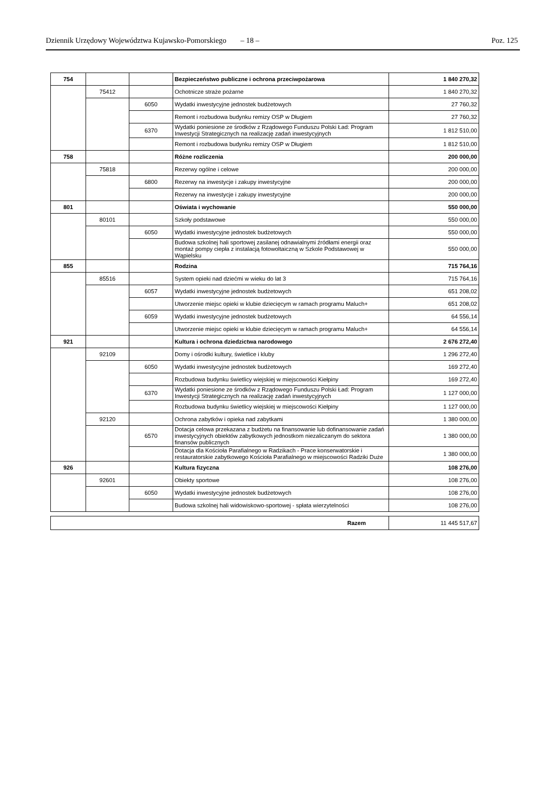Dziennik Urzędowy Województwa Kujawsko-Pomorskiego – 18 – Poz. 125
| 754 | | | Bezpieczeństwo publiczne i ochrona przeciwpożarowa | 1 840 270,32 |
| | 75412 | | Ochotnicze straże pożarne | 1 840 270,32 |
| | | 6050 | Wydatki inwestycyjne jednostek budżetowych | 27 760,32 |
| | | | Remont i rozbudowa budynku remizy OSP w Długiem | 27 760,32 |
| | | 6370 | Wydatki poniesione ze środków z Rządowego Funduszu Polski Ład: Program Inwestycji Strategicznych na realizację zadań inwestycyjnych | 1 812 510,00 |
| | | | Remont i rozbudowa budynku remizy OSP w Długiem | 1 812 510,00 |
| 758 | | | Różne rozliczenia | 200 000,00 |
| | 75818 | | Rezerwy ogólne i celowe | 200 000,00 |
| | | 6800 | Rezerwy na inwestycje i zakupy inwestycyjne | 200 000,00 |
| | | | Rezerwy na inwestycje i zakupy inwestycyjne | 200 000,00 |
| 801 | | | Oświata i wychowanie | 550 000,00 |
| | 80101 | | Szkoły podstawowe | 550 000,00 |
| | | 6050 | Wydatki inwestycyjne jednostek budżetowych | 550 000,00 |
| | | | Budowa szkolnej hali sportowej zasilanej odnawialnymi źródłami energii oraz montaż pompy ciepła z instalacją fotowoltaiczną w Szkole Podstawowej w Wąpielsku | 550 000,00 |
| 855 | | | Rodzina | 715 764,16 |
| | 85516 | | System opieki nad dziećmi w wieku do lat 3 | 715 764,16 |
| | | 6057 | Wydatki inwestycyjne jednostek budżetowych | 651 208,02 |
| | | | Utworzenie miejsc opieki w klubie dziecięcym w ramach programu Maluch+ | 651 208,02 |
| | | 6059 | Wydatki inwestycyjne jednostek budżetowych | 64 556,14 |
| | | | Utworzenie miejsc opieki w klubie dziecięcym w ramach programu Maluch+ | 64 556,14 |
| 921 | | | Kultura i ochrona dziedzictwa narodowego | 2 676 272,40 |
| | 92109 | | Domy i ośrodki kultury, świetlice i kluby | 1 296 272,40 |
| | | 6050 | Wydatki inwestycyjne jednostek budżetowych | 169 272,40 |
| | | | Rozbudowa budynku świetlicy wiejskiej w miejscowości Kiełpiny | 169 272,40 |
| | | 6370 | Wydatki poniesione ze środków z Rządowego Funduszu Polski Ład: Program Inwestycji Strategicznych na realizację zadań inwestycyjnych | 1 127 000,00 |
| | | | Rozbudowa budynku świetlicy wiejskiej w miejscowości Kiełpiny | 1 127 000,00 |
| | 92120 | | Ochrona zabytków i opieka nad zabytkami | 1 380 000,00 |
| | | 6570 | Dotacja celowa przekazana z budżetu na finansowanie lub dofinansowanie zadań inwestycyjnych obiektów zabytkowych jednostkom niezaliczanym do sektora finansów publicznych | 1 380 000,00 |
| | | | Dotacja dla Kościoła Parafialnego w Radzikach - Prace konserwatorskie i restauratorskie zabytkowego Kościoła Parafialnego w miejscowości Radziki Duże | 1 380 000,00 |
| 926 | | | Kultura fizyczna | 108 276,00 |
| | 92601 | | Obiekty sportowe | 108 276,00 |
| | | 6050 | Wydatki inwestycyjne jednostek budżetowych | 108 276,00 |
| | | | Budowa szkolnej hali widowiskowo-sportowej - spłata wierzytelności | 108 276,00 |
| Razem | 11 445 517,67 |